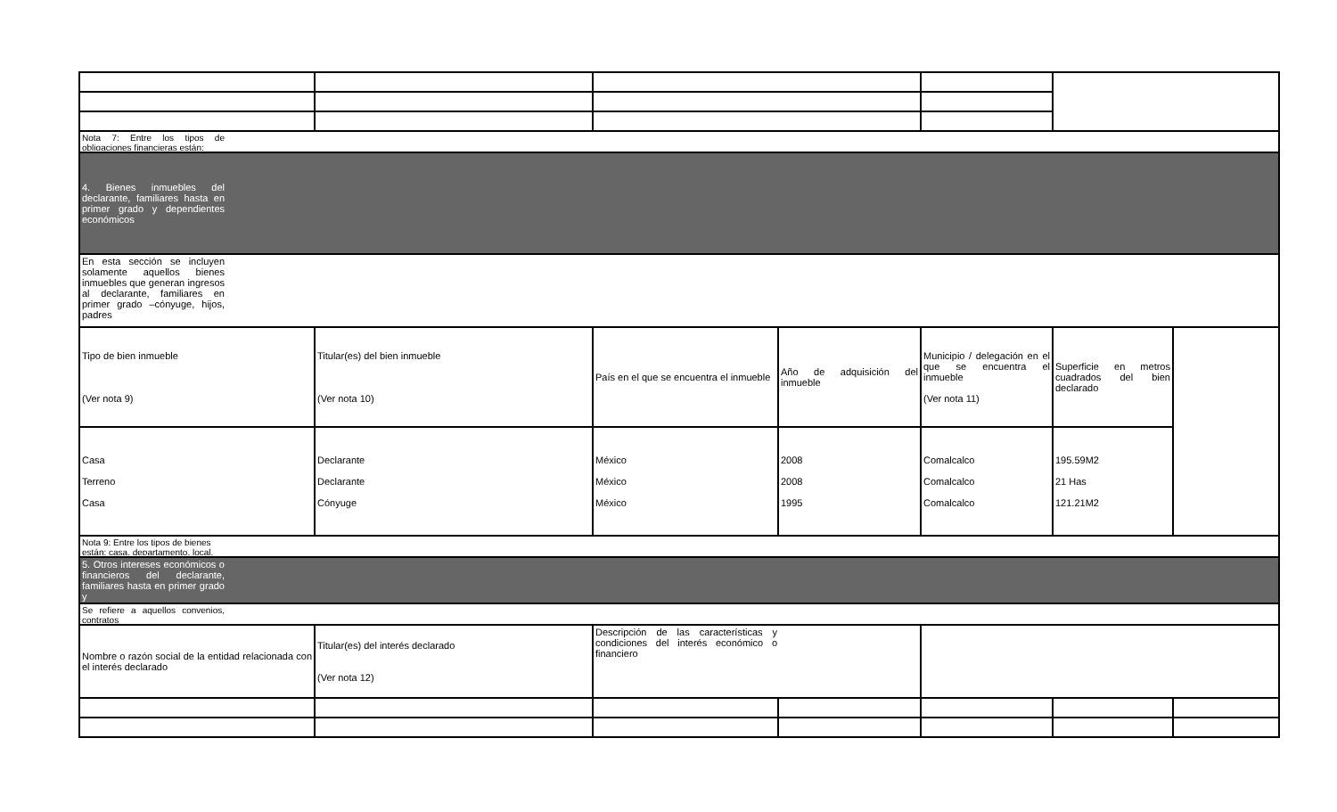| Nota 7: Entre los tipos de obligaciones financieras están: | | | | | | |
| 4. Bienes inmuebles del declarante, familiares hasta en primer grado y dependientes económicos | | | | | | |
| En esta sección se incluyen solamente aquellos bienes inmuebles que generan ingresos al declarante, familiares en primer grado –cónyuge, hijos, padres | | | | | | |
| Tipo de bien inmueble (Ver nota 9) | Titular(es) del bien inmueble (Ver nota 10) | País en el que se encuentra el inmueble | Año de adquisición del inmueble | Municipio / delegación en el que se encuentra el inmueble (Ver nota 11) | Superficie en metros cuadrados del bien declarado | |
| Casa Terreno Casa | Declarante Declarante Cónyuge | México México México | 2008 2008 1995 | Comalcalco Comalcalco Comalcalco | 195.59M2 21 Has 121.21M2 | |
| Nota 9: Entre los tipos de bienes están: casa, departamento, local, | | | | | | |
| 5. Otros intereses económicos o financieros del declarante, familiares hasta en primer grado y | | | | | | |
| Se refiere a aquellos convenios, contratos | | | | | | |
| Nombre o razón social de la entidad relacionada con el interés declarado | Titular(es) del interés declarado (Ver nota 12) | Descripción de las características y condiciones del interés económico o financiero | | | | |